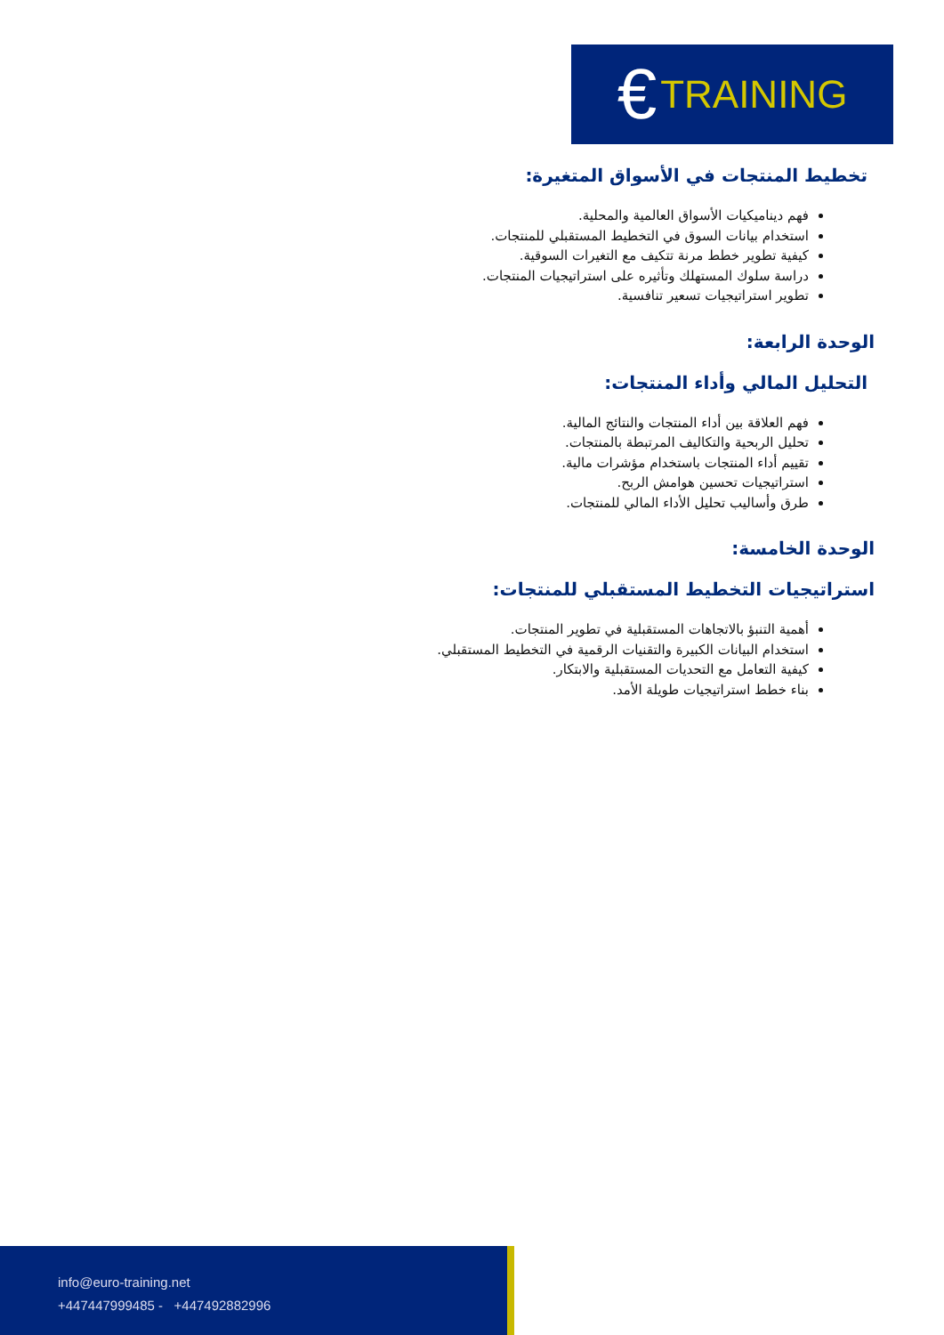€ TRAINING
تخطيط المنتجات في الأسواق المتغيرة:
فهم ديناميكيات الأسواق العالمية والمحلية.
استخدام بيانات السوق في التخطيط المستقبلي للمنتجات.
كيفية تطوير خطط مرنة تتكيف مع التغيرات السوقية.
دراسة سلوك المستهلك وتأثيره على استراتيجيات المنتجات.
تطوير استراتيجيات تسعير تنافسية.
الوحدة الرابعة:
التحليل المالي وأداء المنتجات:
فهم العلاقة بين أداء المنتجات والنتائج المالية.
تحليل الربحية والتكاليف المرتبطة بالمنتجات.
تقييم أداء المنتجات باستخدام مؤشرات مالية.
استراتيجيات تحسين هوامش الربح.
طرق وأساليب تحليل الأداء المالي للمنتجات.
الوحدة الخامسة:
استراتيجيات التخطيط المستقبلي للمنتجات:
أهمية التنبؤ بالاتجاهات المستقبلية في تطوير المنتجات.
استخدام البيانات الكبيرة والتقنيات الرقمية في التخطيط المستقبلي.
كيفية التعامل مع التحديات المستقبلية والابتكار.
بناء خطط استراتيجيات طويلة الأمد.
info@euro-training.net
+447447999485 - +447492882996